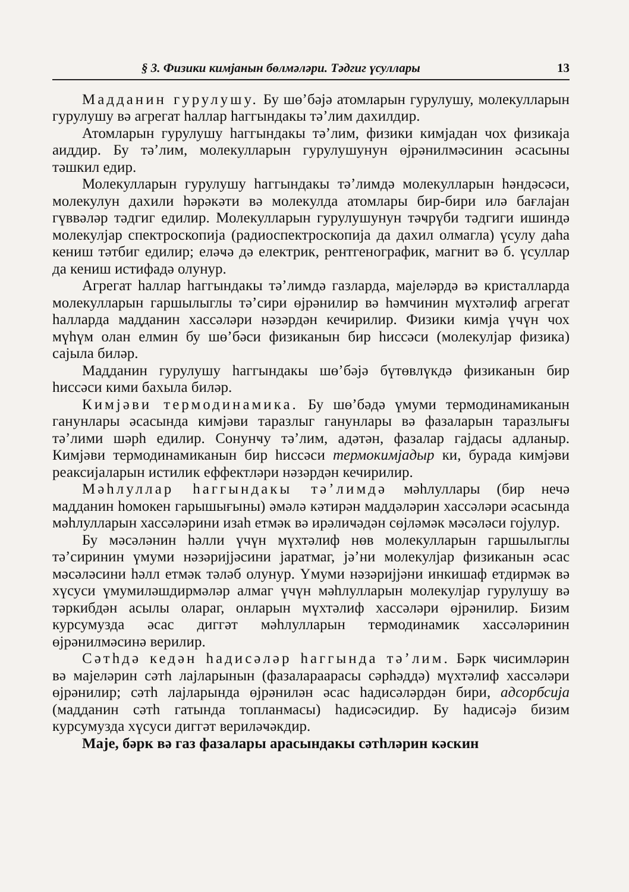§ 3. Физики кимјанын бөлмәләри. Тәдгиг үсуллары 13
Мадданин гурулушу. Бу шө’бәјә атомларын гурулушу, молекулларын гурулушу вә агрегат һаллар һаггындакы тә’лим дахилдир.
Атомларын гурулушу һаггындакы тә’лим, физики кимјадан чох физикаја аиддир. Бу тә’лим, молекулларын гурулушунун өјрәнилмәсинин әсасыны тәшкил едир.
Молекулларын гурулушу һаггындакы тә’лимдә молекулларын һәндәсәси, молекулун дахили һәрәкәти вә молекулда атомлары бир-бири илә бағлајан гүввәләр тәдгиг едилир. Молекулларын гурулушунун тәҹрүби тәдгиги ишиндә молекулјар спектроскопија (радиоспектроскопија да дахил олмагла) үсулу даһа кениш тәтбиг едилир; еләҹә дә електрик, рентгенографик, магнит вә б. үсуллар да кениш истифадә олунур.
Агрегат һаллар һаггындакы тә’лимдә газларда, мајеләрдә вә кристалларда молекулларын гаршылыглы тә’сири өјрәнилир вә һәмчинин мүхтәлиф агрегат һалларда мадданин хассәләри нәзәрдән кечирилир. Физики кимја үчүн чох мүһүм олан елмин бу шө’бәси физиканын бир һиссәси (молекулјар физика) сајыла биләр.
Мадданин гурулушу һаггындакы шө’бәјә бүтөвлүкдә физиканын бир һиссәси кими бахыла биләр.
Кимјәви термодинамика. Бу шө’бәдә үмуми термодинамиканын ганунлары әсасында кимјәви таразлыг ганунлары вә фазаларын таразлығы тә’лими шәрһ едилир. Сонунҹу тә’лим, адәтән, фазалар гајдасы адланыр. Кимјәви термодинамиканын бир һиссәси термокимјадыр ки, бурада кимјәви реаксијаларын истилик еффектләри нәзәрдән кечирилир.
Мәһлуллар һаггындакы тә’лимдә мәһлуллары (бир нечә мадданин һомокен гарышығыны) әмәлә кәтирән маддәләрин хассәләри әсасында мәһлулларын хассәләрини изаһ етмәк вә ирәлиҹәдән сөјләмәк мәсәләси гојулур.
Бу мәсәләнин һәлли үчүн мүхтәлиф нөв молекулларын гаршылыглы тә’сиринин үмуми нәзәријјәсини јаратмаг, јә’ни молекулјар физиканын әсас мәсәләсини һәлл етмәк тәләб олунур. Үмуми нәзәријјәни инкишаф етдирмәк вә хүсуси үмумиләшдирмәләр алмаг үчүн мәһлулларын молекулјар гурулушу вә тәркибдән асылы олараг, онларын мүхтәлиф хассәләри өјрәнилир. Бизим курсумузда әсас диггәт мәһлулларын термодинамик хассәләринин өјрәнилмәсинә верилир.
Сәтһдә кедән һадисәләр һаггында тә’лим. Бәрк ҹисимләрин вә мајеләрин сәтһ лајларынын (фазалараарасы сәрһәддә) мүхтәлиф хассәләри өјрәнилир; сәтһ лајларында өјрәнилән әсас һадисәләрдән бири, адсорбсија (мадданин сәтһ гатында топланмасы) һадисәсидир. Бу һадисәјә бизим курсумузда хүсуси диггәт вериләҹәкдир.
Маје, бәрк вә газ фазалары арасындакы сәтһләрин кәскин